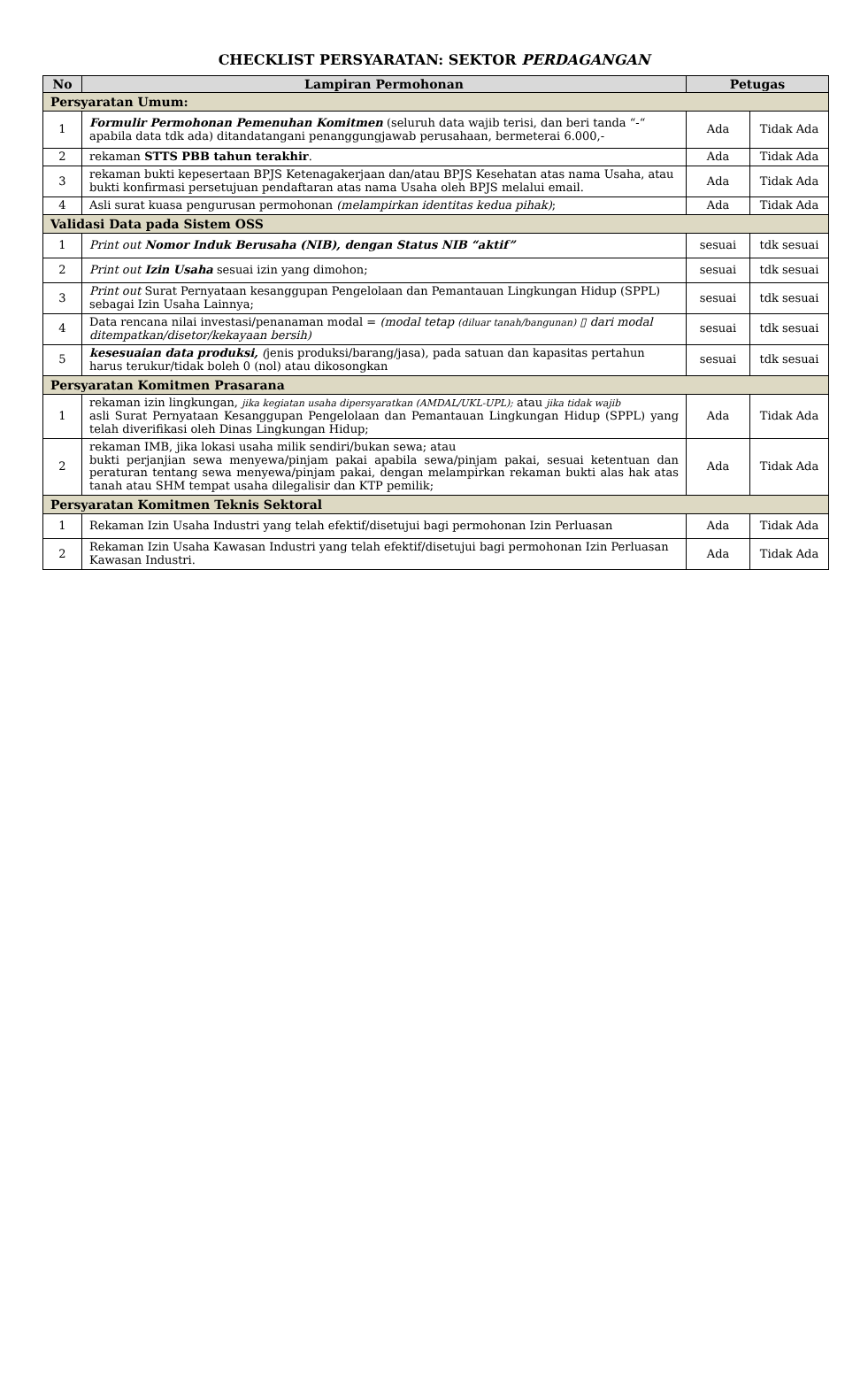CHECKLIST PERSYARATAN: SEKTOR PERDAGANGAN
| No | Lampiran Permohonan | Petugas | |
| --- | --- | --- | --- |
| Persyaratan Umum: | | | |
| 1 | Formulir Permohonan Pemenuhan Komitmen (seluruh data wajib terisi, dan beri tanda “-“ apabila data tdk ada) ditandatangani penanggungjawab perusahaan, bermeterai 6.000,- | Ada | Tidak Ada |
| 2 | rekaman STTS PBB tahun terakhir . | Ada | Tidak Ada |
| 3 | rekaman bukti kepesertaan BPJS Ketenagakerjaan dan/atau BPJS Kesehatan atas nama Usaha, atau bukti konfirmasi persetujuan pendaftaran atas nama Usaha oleh BPJS melalui email. | Ada | Tidak Ada |
| 4 | Asli surat kuasa pengurusan permohonan (melampirkan identitas kedua pihak) ; | Ada | Tidak Ada |
| Validasi Data pada Sistem OSS | | | |
| 1 | Print out Nomor Induk Berusaha (NIB), dengan Status NIB “aktif” | sesuai | tdk sesuai |
| 2 | Print out Izin Usaha sesuai izin yang dimohon; | sesuai | tdk sesuai |
| 3 | Print out Surat Pernyataan kesanggupan Pengelolaan dan Pemantauan Lingkungan Hidup (SPPL) sebagai Izin Usaha Lainnya; | sesuai | tdk sesuai |
| 4 | Data rencana nilai investasi/penanaman modal = (modal tetap (diluar tanah/bangunan) ▯ dari modal ditempatkan/disetor/kekayaan bersih) | sesuai | tdk sesuai |
| 5 | kesesuaian data produksi, ( jenis produksi/barang/jasa), pada satuan dan kapasitas pertahun harus terukur/tidak boleh 0 (nol) atau dikosongkan | sesuai | tdk sesuai |
| Persyaratan Komitmen Prasarana | | | |
| 1 | rekaman izin lingkungan, jika kegiatan usaha dipersyaratkan (AMDAL/UKL-UPL); atau jika tidak wajib asli Surat Pernyataan Kesanggupan Pengelolaan dan Pemantauan Lingkungan Hidup (SPPL) yang telah diverifikasi oleh Dinas Lingkungan Hidup; | Ada | Tidak Ada |
| 2 | rekaman IMB, jika lokasi usaha milik sendiri/bukan sewa; atau bukti perjanjian sewa menyewa/pinjam pakai apabila sewa/pinjam pakai, sesuai ketentuan dan peraturan tentang sewa menyewa/pinjam pakai, dengan melampirkan rekaman bukti alas hak atas tanah atau SHM tempat usaha dilegalisir dan KTP pemilik; | Ada | Tidak Ada |
| Persyaratan Komitmen Teknis Sektoral | | | |
| 1 | Rekaman Izin Usaha Industri yang telah efektif/disetujui bagi permohonan Izin Perluasan | Ada | Tidak Ada |
| 2 | Rekaman Izin Usaha Kawasan Industri yang telah efektif/disetujui bagi permohonan Izin Perluasan Kawasan Industri. | Ada | Tidak Ada |